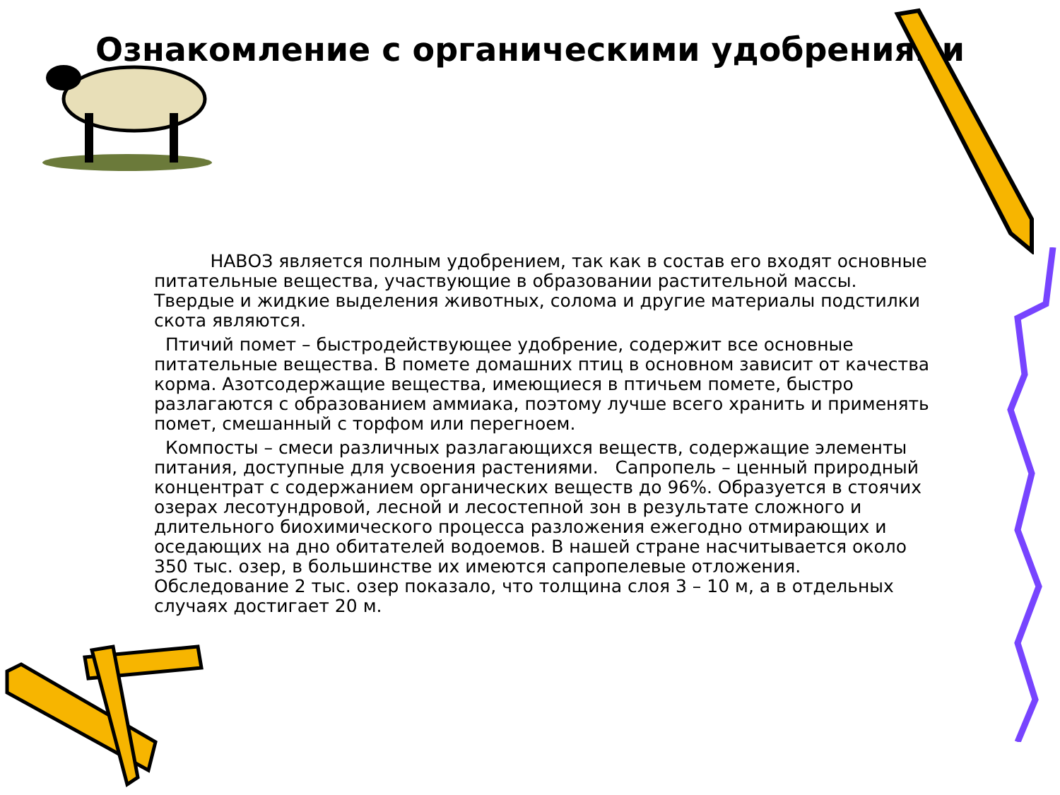Ознакомление с органическими удобрениями
НАВОЗ является полным удобрением, так как в состав его входят основные питательные вещества, участвующие в образовании растительной массы. Твердые и жидкие выделения животных, солома и другие материалы подстилки скота являются.
Птичий помет – быстродействующее удобрение, содержит все основные питательные вещества. В помете домашних птиц в основном зависит от качества корма. Азотсодержащие вещества, имеющиеся в птичьем помете, быстро разлагаются с образованием аммиака, поэтому лучше всего хранить и применять помет, смешанный с торфом или перегноем.
Компосты – смеси различных разлагающихся веществ, содержащие элементы питания, доступные для усвоения растениями. Сапропель – ценный природный концентрат с содержанием органических веществ до 96%. Образуется в стоячих озерах лесотундровой, лесной и лесостепной зон в результате сложного и длительного биохимического процесса разложения ежегодно отмирающих и оседающих на дно обитателей водоемов. В нашей стране насчитывается около 350 тыс. озер, в большинстве их имеются сапропелевые отложения. Обследование 2 тыс. озер показало, что толщина слоя 3 – 10 м, а в отдельных случаях достигает 20 м.